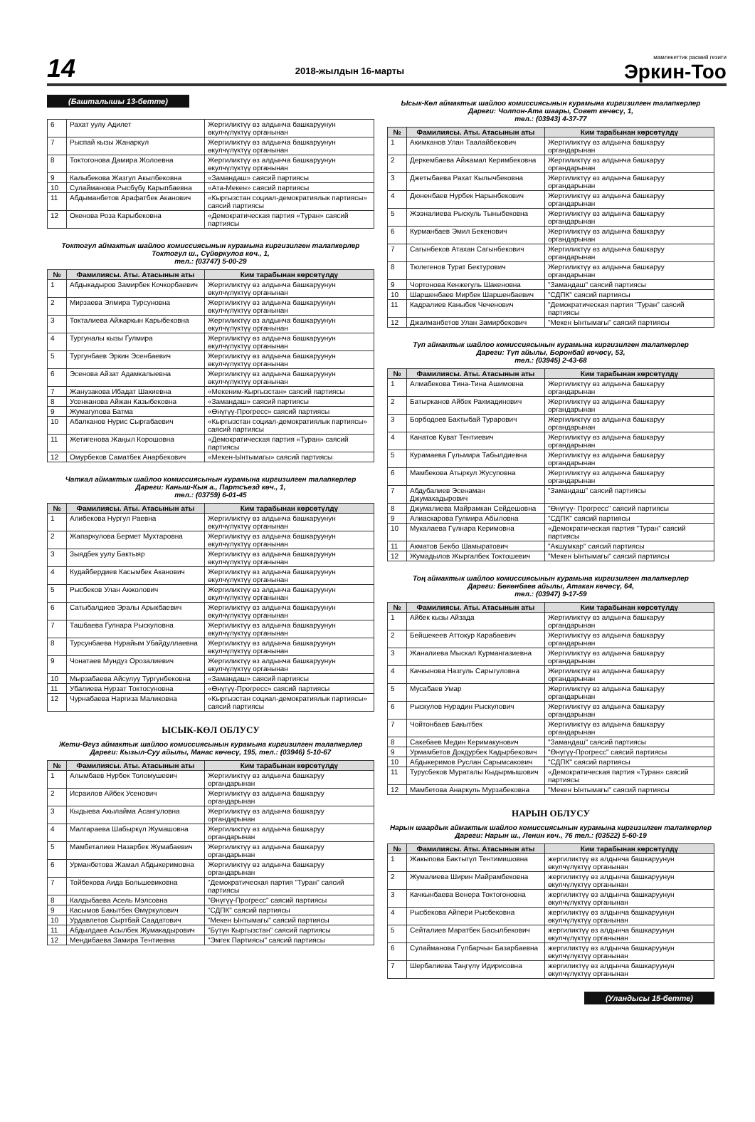14
2018-жылдын 16-марты
мамлекеттик расмий гезити
Эркин-Тоо
(Башталышы 13-бетте)
| 6 | Рахат уулу Адилет | Жергиликтүү өз алдынча башкаруунун өкулчүлүктүү органынан |
| 7 | Рыспай кызы Жанаркул | Жергиликтүү өз алдынча башкаруунун өкулчүлүктүү органынан |
| 8 | Токтогонова Дамира Жолоевна | Жергиликтүү өз алдынча башкаруунун өкулчүлүктүү органынан |
| 9 | Калыбекова Жазгул Акылбековна | «Замандаш» саясий партиясы |
| 10 | Сулайманова Рысбүбү Карыпбаевна | «Ата-Мекен» саясий партиясы |
| 11 | Абдыманбетов Арафатбек Аканович | «Кыргызстан социал-демократиялык партиясы» саясий партиясы |
| 12 | Окенова Роза Карыбековна | «Демократическая партия «Туран» саясий партиясы |
Токтогул аймактык шайлоо комиссиясынын курамына киргизилген талапкерлер
Токтогул ш., Сүйөркулов көч., 1,
тел.: (03747) 5-00-29
| № | Фамилиясы. Аты. Атасынын аты | Ким тарабынан көрсөтүлдү |
| --- | --- | --- |
| 1 | Абдыкадыров Замирбек Кочкорбаевич | Жергиликтүү өз алдынча башкаруунун өкулчүлүктүү органынан |
| 2 | Мирзаева Элмира Турсуновна | Жергиликтүү өз алдынча башкаруунун өкулчүлүктүү органынан |
| 3 | Токталиева Айжаркын Карыбековна | Жергиликтүү өз алдынча башкаруунун өкулчүлүктүү органынан |
| 4 | Тургуналы кызы Гулмира | Жергиликтүү өз алдынча башкаруунун өкулчүлүктүү органынан |
| 5 | Тургунбаев Эркин Эсенбаевич | Жергиликтүү өз алдынча башкаруунун өкулчүлүктүү органынан |
| 6 | Эсенова Айзат Адамкалыевна | Жергиликтүү өз алдынча башкаруунун өкулчүлүктүү органынан |
| 7 | Жанузакова Ибадат Шакиевна | «Мекеним-Кыргызстан» саясий партиясы |
| 8 | Усенканова Айжан Казыбековна | «Замандаш» саясий партиясы |
| 9 | Жумагулова Батма | «Өнүгүү-Прогресс» саясий партиясы |
| 10 | Абалканов Нурис Сыргабаевич | «Кыргызстан социал-демократиялык партиясы» саясий партиясы |
| 11 | Жетигенова Жаңыл Корошовна | «Демократическая партия «Туран» саясий партиясы |
| 12 | Омурбеков Саматбек Анарбекович | «Мекен-Ынтымагы» саясий партиясы |
Чаткал аймактык шайлоо комиссиясынын курамына киргизилген талапкерлер
Дареги: Каныш-Кыя а., Партсъезд көч., 1,
тел.: (03759) 6-01-45
| № | Фамилиясы. Аты. Атасынын аты | Ким тарабынан көрсөтүлдү |
| --- | --- | --- |
| 1 | Алибекова Нургул Раевна | Жергиликтүү өз алдынча башкаруунун өкулчүлүктүү органынан |
| 2 | Жапаркулова Бермет Мухтаровна | Жергиликтүү өз алдынча башкаруунун өкулчүлүктүү органынан |
| 3 | Зыядбек уулу Бактыяр | Жергиликтүү өз алдынча башкаруунун өкулчүлүктүү органынан |
| 4 | Кудайбердиев Касымбек Аканович | Жергиликтүү өз алдынча башкаруунун өкулчүлүктүү органынан |
| 5 | Рысбеков Улан Акжолович | Жергиликтүү өз алдынча башкаруунун өкулчүлүктүү органынан |
| 6 | Сатыбалдиев Эралы Арыкбаевич | Жергиликтүү өз алдынча башкаруунун өкулчүлүктүү органынан |
| 7 | Ташбаева Гулнара Рыскуловна | Жергиликтүү өз алдынча башкаруунун өкулчүлүктүү органынан |
| 8 | Турсунбаева Нурайым Убайдуллаевна | Жергиликтүү өз алдынча башкаруунун өкулчүлүктүү органынан |
| 9 | Чонатаев Мундуз Орозалиевич | Жергиликтүү өз алдынча башкаруунун өкулчүлүктүү органынан |
| 10 | Мырзабаева Айсулуу Тургунбековна | «Замандаш» саясий партиясы |
| 11 | Убалиева Нурзат Токтосуновна | «Өнүгүү-Прогресс» саясий партиясы |
| 12 | Чурнабаева Наргиза Маликовна | «Кыргызстан социал-демократиялык партиясы» саясий партиясы |
ЫСЫК-КӨЛ ОБЛУСУ
Жети-Өгүз аймактык шайлоо комиссиясынын курамына киргизилген талапкерлер
Дареги: Кызыл-Суу айылы, Манас көчөсү, 195, тел.: (03946) 5-10-67
| № | Фамилиясы. Аты. Атасынын аты | Ким тарабынан көрсөтүлдү |
| --- | --- | --- |
| 1 | Алымбаев Нурбек Толомушевич | Жергиликтүү өз алдынча башкаруу органдарынан |
| 2 | Исраилов Айбек Усенович | Жергиликтүү өз алдынча башкаруу органдарынан |
| 3 | Кыдыева Акылайма Асангуловна | Жергиликтүү өз алдынча башкаруу органдарынан |
| 4 | Малгараева Шабыркүл Жумашовна | Жергиликтүү өз алдынча башкаруу органдарынан |
| 5 | Мамбеталиев Назарбек Жумабаевич | Жергиликтүү өз алдынча башкаруу органдарынан |
| 6 | Урманбетова Жамал Абдыкеримовна | Жергиликтүү өз алдынча башкаруу органдарынан |
| 7 | Тойбекова Аида Большевиковна | "Демократическая партия "Туран" саясий партиясы |
| 8 | Калдыбаева Асель Мэлсовна | "Өнүгүү-Прогресс" саясий партиясы |
| 9 | Касымов Бакытбек Өмүркулович | "СДПК" саясий партиясы |
| 10 | Урдавлетов Сыртбай Саадатович | "Мекен Ынтымагы" саясий партиясы |
| 11 | Абдылдаев Асылбек Жумакадырович | "Бүтүн Кыргызстан" саясий партиясы |
| 12 | Мендибаева Замира Тентиевна | "Эмгек Партиясы" саясий партиясы |
Ысык-Көл аймактык шайлоо комиссиясынын курамына киргизилген талапкерлер
Дареги: Чолпон-Ата шаары, Совет көчөсү, 1,
тел.: (03943) 4-37-77
| № | Фамилиясы. Аты. Атасынын аты | Ким тарабынан көрсөтүлдү |
| --- | --- | --- |
| 1 | Акимканов Улан Таалайбекович | Жергиликтүү өз алдынча башкаруу органдарынан |
| 2 | Деркембаева Айжамал Керимбековна | Жергиликтүү өз алдынча башкаруу органдарынан |
| 3 | Джетыбаева Рахат Кылычбековна | Жергиликтүү өз алдынча башкаруу органдарынан |
| 4 | Дюненбаев Нурбек Нарынбекович | Жергиликтүү өз алдынча башкаруу органдарынан |
| 5 | Жээналиева Рыскуль Тыныбековна | Жергиликтүү өз алдынча башкаруу органдарынан |
| 6 | Курманбаев Эмил Бекенович | Жергиликтүү өз алдынча башкаруу органдарынан |
| 7 | Сагынбеков Атахан Сагынбекович | Жергиликтүү өз алдынча башкаруу органдарынан |
| 8 | Тюлегенов Турат Бектурович | Жергиликтүү өз алдынча башкаруу органдарынан |
| 9 | Чортонова Кенжегуль Шакеновна | "Замандаш" саясий партиясы |
| 10 | Шаршенбаев Мирбек Шаршенбаевич | "СДПК" саясий партиясы |
| 11 | Кадралиев Каныбек Чеченович | "Демократическая партия "Туран" саясий партиясы |
| 12 | Джалманбетов Улан Замирбекович | "Мекен Ынтымагы" саясий партиясы |
Түп аймактык шайлоо комиссиясынын курамына киргизилген талапкерлер
Дареги: Түп айылы, Боронбай көчөсү, 53,
тел.: (03945) 2-43-68
| № | Фамилиясы. Аты. Атасынын аты | Ким тарабынан көрсөтүлдү |
| --- | --- | --- |
| 1 | Алмабекова Тина-Тина Ашимовна | Жергиликтүү өз алдынча башкаруу органдарынан |
| 2 | Батырканов Айбек Рахмадинович | Жергиликтүү өз алдынча башкаруу органдарынан |
| 3 | Борбодоев Бактыбай Турарович | Жергиликтүү өз алдынча башкаруу органдарынан |
| 4 | Канатов Куват Тентиевич | Жергиликтүү өз алдынча башкаруу органдарынан |
| 5 | Курамаева Гүльмира Табылдиевна | Жергиликтүү өз алдынча башкаруу органдарынан |
| 6 | Мамбекова Атыркул Жусуповна | Жергиликтүү өз алдынча башкаруу органдарынан |
| 7 | Абдубалиев Эсенаман Джумакадырович | "Замандаш" саясий партиясы |
| 8 | Джумалиева Майрамкан Сейдешовна | "Өнүгүү- Прогресс" саясий партиясы |
| 9 | Алиаскарова Гулмира Абыловна | "СДПК" саясий партиясы |
| 10 | Мукалаева Гүлнара Керимовна | «Демократическая партия "Туран" саясий партиясы |
| 11 | Акматов Бекбо Шамыратович | "Акшумкар" саясий партиясы |
| 12 | Жумадылов Жыргалбек Токтошевич | "Мекен Ынтымагы" саясий партиясы |
Тоң аймактык шайлоо комиссиясынын курамына киргизилген талапкерлер
Дареги: Бөкөнбаев айылы, Атакан көчөсү, 64,
тел.: (03947) 9-17-59
| № | Фамилиясы. Аты. Атасынын аты | Ким тарабынан көрсөтүлдү |
| --- | --- | --- |
| 1 | Айбек кызы Айзада | Жергиликтүү өз алдынча башкаруу органдарынан |
| 2 | Бейшекеев Аттокур Карабаевич | Жергиликтүү өз алдынча башкаруу органдарынан |
| 3 | Жаналиева Мыскал Курмангазиевна | Жергиликтүү өз алдынча башкаруу органдарынан |
| 4 | Качкынова Назгуль Сарыгуловна | Жергиликтүү өз алдынча башкаруу органдарынан |
| 5 | Мусабаев Умар | Жергиликтүү өз алдынча башкаруу органдарынан |
| 6 | Рыскулов Нурадин Рыскулович | Жергиликтүү өз алдынча башкаруу органдарынан |
| 7 | Чойтонбаев Бакытбек | Жергиликтүү өз алдынча башкаруу органдарынан |
| 8 | Сакебаев Медин Керимакунович | "Замандаш" саясий партиясы |
| 9 | Урмамбетов Докдурбек Кадырбекович | "Өнүгүү-Прогресс" саясий партиясы |
| 10 | Абдыкеримов Руслан Сарымсакович | "СДПК" саясий партиясы |
| 11 | Турусбеков Мураталы Кыдырмышович | «Демократическая партия «Туран» саясий партиясы |
| 12 | Мамбетова Анаркуль Мурзабековна | "Мекен Ынтымагы" саясий партиясы |
НАРЫН ОБЛУСУ
Нарын шаардык аймактык шайлоо комиссиясынын курамына киргизилген талапкерлер
Дареги: Нарын ш., Ленин көч., 76 тел.: (03522) 5-60-19
| № | Фамилиясы. Аты. Атасынын аты | Ким тарабынан көрсөтүлдү |
| --- | --- | --- |
| 1 | Жакыпова Бактыгүл Тентимишовна | жергиликтүү өз алдынча башкаруунун өкулчүлүктүү органынан |
| 2 | Жумалиева Ширин Майрамбековна | жергиликтүү өз алдынча башкаруунун өкулчүлүктүү органынан |
| 3 | Качкынбаева Венера Токтогоновна | жергиликтүү өз алдынча башкаруунун өкулчүлүктүү органынан |
| 4 | Рысбекова Айпери Рысбековна | жергиликтүү өз алдынча башкаруунун өкулчүлүктүү органынан |
| 5 | Сейталиев Маратбек Басылбекович | жергиликтүү өз алдынча башкаруунун өкулчүлүктүү органынан |
| 6 | Сулайманова Гүлбарчын Базарбаевна | жергиликтүү өз алдынча башкаруунун өкулчүлүктүү органынан |
| 7 | Шербалиева Таңгүлү Идирисовна | жергиликтүү өз алдынча башкаруунун өкулчүлүктүү органынан |
(Уландысы 15-бетте)